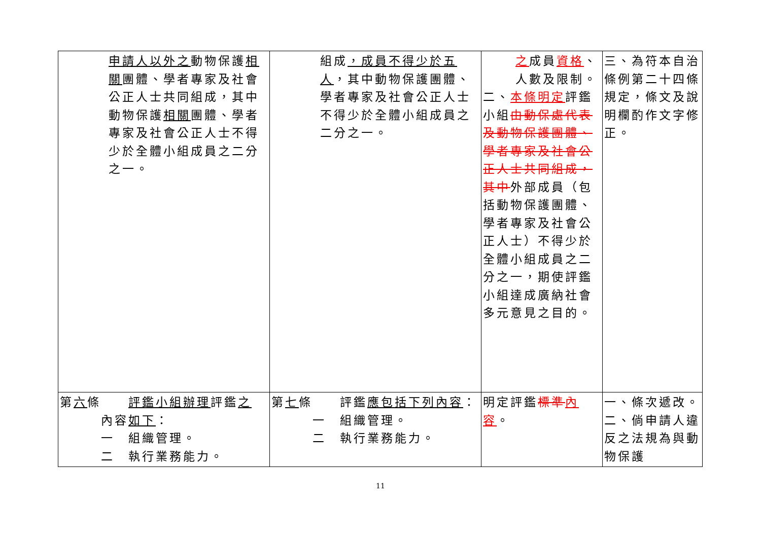| 申請人以外之 動物保護 相關 團體、學者專家及社會公正人士共同組成，其中動物保護 相關 團體、學者專家及社會公正人士不得少於全體小組成員之二分之一。 | 組成 ，成員不得少於五人 ，其中動物保護團體、學者專家及社會公正人士不得少於全體小組成員之二分之一。 | 之 成員 資格 、人數及限制。 二、 本條明定 評鑑小組 由動保處代表及動物保護團體、學者專家及社會公正人士共同組成，其中 外部成員（包括動物保護團體、學者專家及社會公正人士）不得少於全體小組成員之二分之一，期使評鑑小組達成廣納社會多元意見之目的。 | 三、為符本自治條例第二十四條規定，條文及說明欄酌作文字修正。 |
| 第 六 條 評鑑小組辦理 評鑑 之 內容 如下 ： 一 組織管理。 二 執行業務能力。 | 第 七 條 評鑑 應包括下列內容 ： 一 組織管理。 二 執行業務能力。 | 明定評鑑 標準 內容 。 | 一、條次遞改。 二、倘申請人違反之法規為與動物保護 |
11